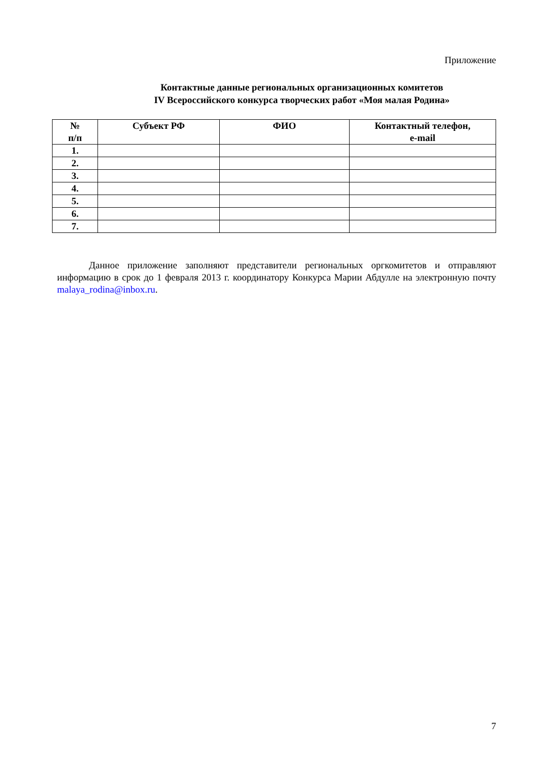Приложение
Контактные данные региональных организационных комитетов
IV Всероссийского конкурса творческих работ «Моя малая Родина»
| № п/п | Субъект РФ | ФИО | Контактный телефон, e-mail |
| --- | --- | --- | --- |
| 1. | | | |
| 2. | | | |
| 3. | | | |
| 4. | | | |
| 5. | | | |
| 6. | | | |
| 7. | | | |
Данное приложение заполняют представители региональных оргкомитетов и отправляют информацию в срок до 1 февраля 2013 г. координатору Конкурса Марии Абдулле на электронную почту malaya_rodina@inbox.ru.
7